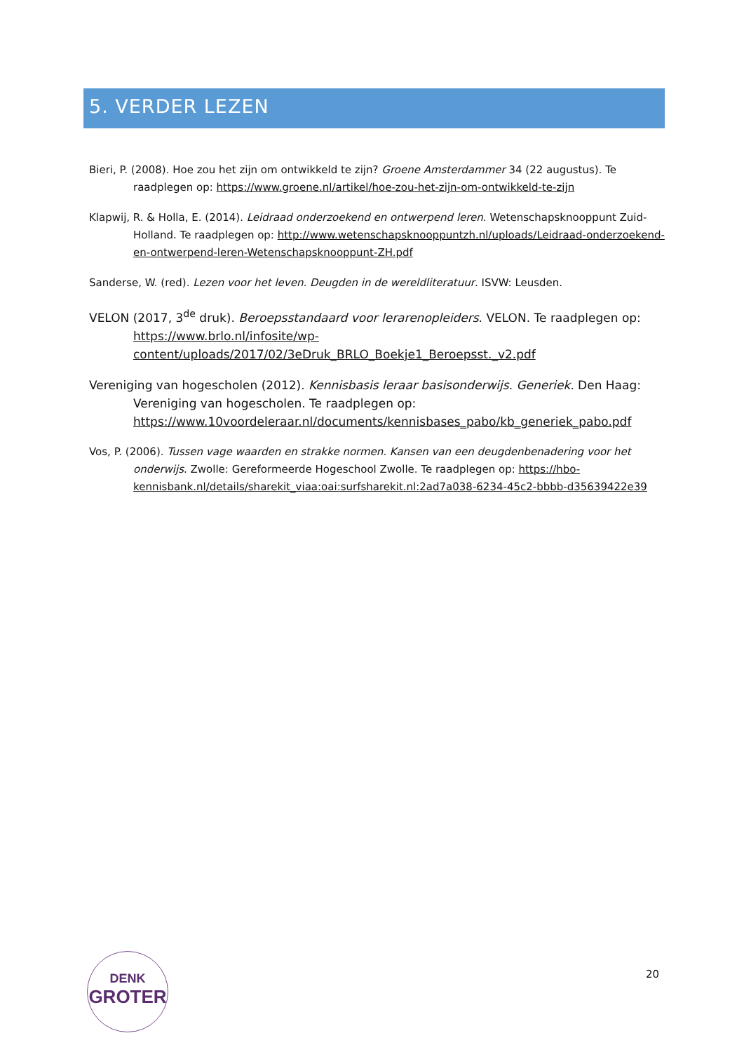5. VERDER LEZEN
Bieri, P. (2008). Hoe zou het zijn om ontwikkeld te zijn? Groene Amsterdammer 34 (22 augustus). Te raadplegen op: https://www.groene.nl/artikel/hoe-zou-het-zijn-om-ontwikkeld-te-zijn
Klapwij, R. & Holla, E. (2014). Leidraad onderzoekend en ontwerpend leren. Wetenschapsknooppunt Zuid-Holland. Te raadplegen op: http://www.wetenschapsknooppuntzh.nl/uploads/Leidraad-onderzoekend-en-ontwerpend-leren-Wetenschapsknooppunt-ZH.pdf
Sanderse, W. (red). Lezen voor het leven. Deugden in de wereldliteratuur. ISVW: Leusden.
VELON (2017, 3<sup>de</sup> druk). Beroepsstandaard voor lerarenopleiders. VELON. Te raadplegen op: https://www.brlo.nl/infosite/wp-content/uploads/2017/02/3eDruk_BRLO_Boekje1_Beroepsst._v2.pdf
Vereniging van hogescholen (2012). Kennisbasis leraar basisonderwijs. Generiek. Den Haag: Vereniging van hogescholen. Te raadplegen op: https://www.10voordeleraar.nl/documents/kennisbases_pabo/kb_generiek_pabo.pdf
Vos, P. (2006). Tussen vage waarden en strakke normen. Kansen van een deugdenbenadering voor het onderwijs. Zwolle: Gereformeerde Hogeschool Zwolle. Te raadplegen op: https://hbo-kennisbank.nl/details/sharekit_viaa:oai:surfsharekit.nl:2ad7a038-6234-45c2-bbbb-d35639422e39
DENK
GROTER
20